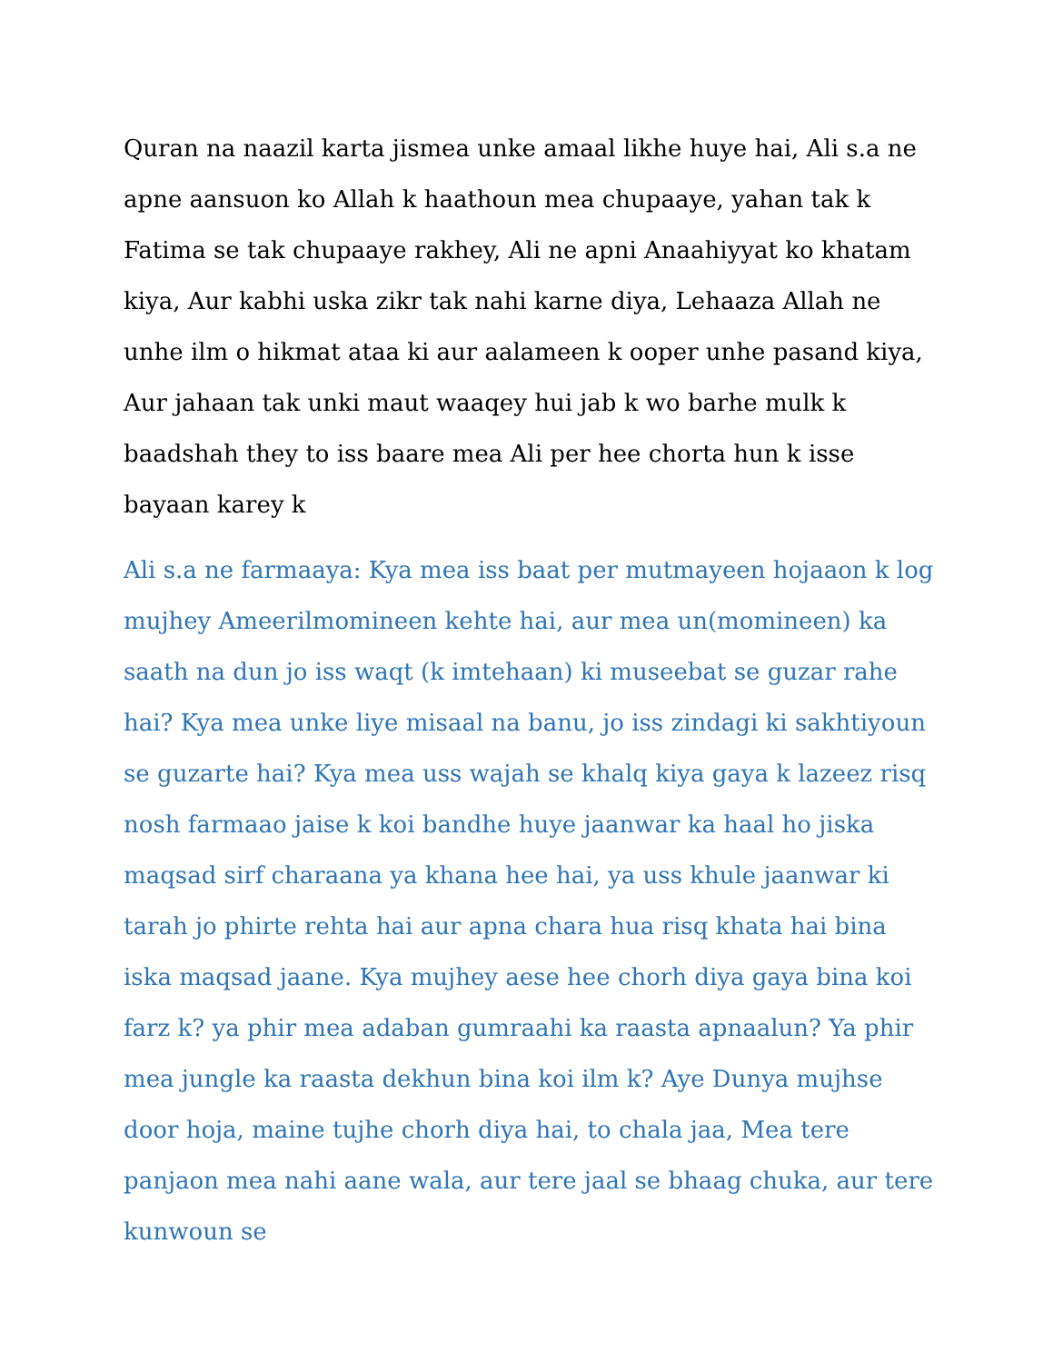Quran na naazil karta jismea unke amaal likhe huye hai, Ali s.a ne apne aansuon ko Allah k haathoun mea chupaaye, yahan tak k Fatima se tak chupaaye rakhey, Ali ne apni Anaahiyyat ko khatam kiya, Aur kabhi uska zikr tak nahi karne diya, Lehaaza Allah ne unhe ilm o hikmat ataa ki aur aalameen k ooper unhe pasand kiya, Aur jahaan tak unki maut waaqey hui jab k wo barhe mulk k baadshah they to iss baare mea Ali per hee chorta hun k isse bayaan karey k
Ali s.a ne farmaaya: Kya mea iss baat per mutmayeen hojaaon k log mujhey Ameerilmomineen kehte hai, aur mea un(momineen) ka saath na dun jo iss waqt (k imtehaan) ki museebat se guzar rahe hai? Kya mea unke liye misaal na banu, jo iss zindagi ki sakhtiyoun se guzarte hai? Kya mea uss wajah se khalq kiya gaya k lazeez risq nosh farmaao jaise k koi bandhe huye jaanwar ka haal ho jiska maqsad sirf charaana ya khana hee hai, ya uss khule jaanwar ki tarah jo phirte rehta hai aur apna chara hua risq khata hai bina iska maqsad jaane. Kya mujhey aese hee chorh diya gaya bina koi farz k? ya phir mea adaban gumraahi ka raasta apnaalun? Ya phir mea jungle ka raasta dekhun bina koi ilm k? Aye Dunya mujhse door hoja, maine tujhe chorh diya hai, to chala jaa, Mea tere panjaon mea nahi aane wala, aur tere jaal se bhaag chuka, aur tere kunwoun se